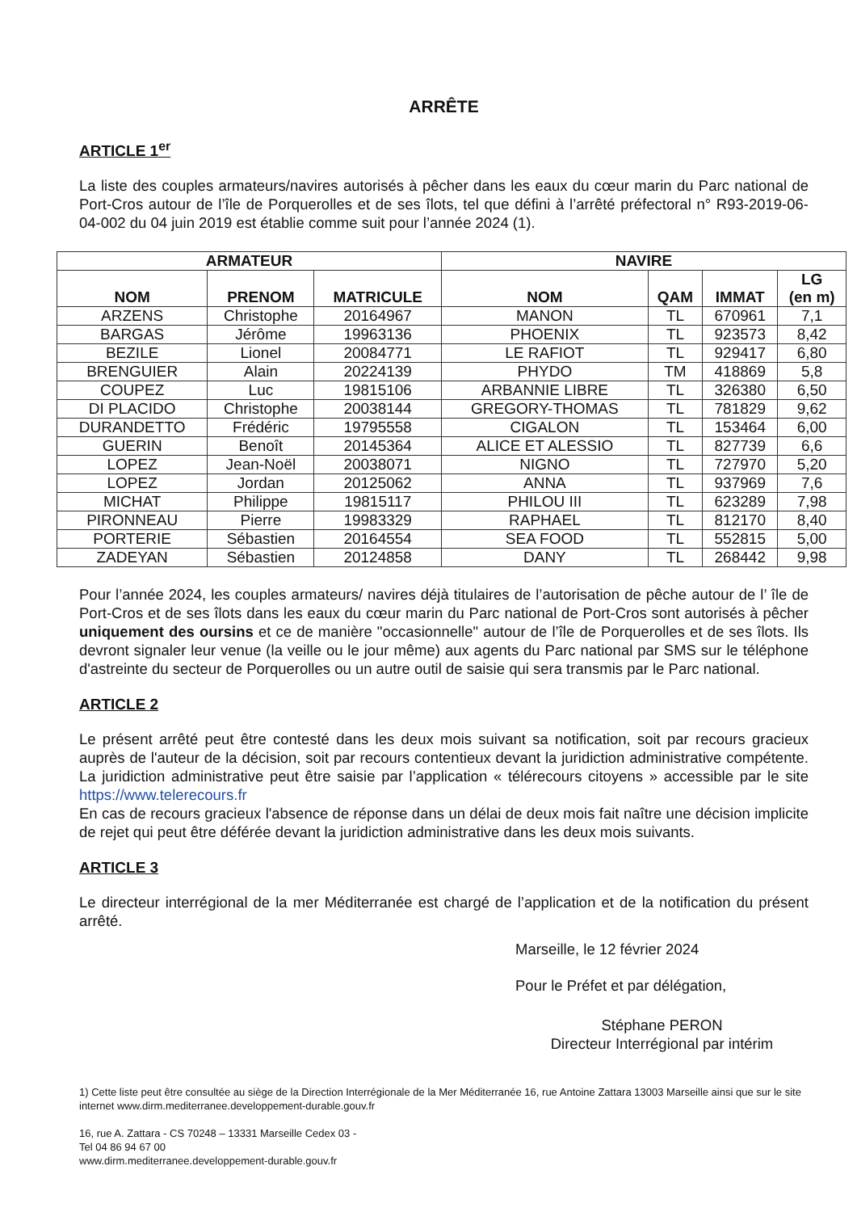ARRÊTE
ARTICLE 1<sup>er</sup>
La liste des couples armateurs/navires autorisés à pêcher dans les eaux du cœur marin du Parc national de Port-Cros autour de l’île de Porquerolles et de ses îlots, tel que défini à l’arrêté préfectoral n° R93-2019-06-04-002 du 04 juin 2019 est établie comme suit pour l’année 2024 (1).
| ARMATEUR | | | NAVIRE | | | |
| --- | --- | --- | --- | --- | --- | --- |
| NOM | PRENOM | MATRICULE | NOM | QAM | IMMAT | LG (en m) |
| ARZENS | Christophe | 20164967 | MANON | TL | 670961 | 7,1 |
| BARGAS | Jérôme | 19963136 | PHOENIX | TL | 923573 | 8,42 |
| BEZILE | Lionel | 20084771 | LE RAFIOT | TL | 929417 | 6,80 |
| BRENGUIER | Alain | 20224139 | PHYDO | TM | 418869 | 5,8 |
| COUPEZ | Luc | 19815106 | ARBANNIE LIBRE | TL | 326380 | 6,50 |
| DI PLACIDO | Christophe | 20038144 | GREGORY-THOMAS | TL | 781829 | 9,62 |
| DURANDETTO | Frédéric | 19795558 | CIGALON | TL | 153464 | 6,00 |
| GUERIN | Benoît | 20145364 | ALICE ET ALESSIO | TL | 827739 | 6,6 |
| LOPEZ | Jean-Noël | 20038071 | NIGNO | TL | 727970 | 5,20 |
| LOPEZ | Jordan | 20125062 | ANNA | TL | 937969 | 7,6 |
| MICHAT | Philippe | 19815117 | PHILOU III | TL | 623289 | 7,98 |
| PIRONNEAU | Pierre | 19983329 | RAPHAEL | TL | 812170 | 8,40 |
| PORTERIE | Sébastien | 20164554 | SEA FOOD | TL | 552815 | 5,00 |
| ZADEYAN | Sébastien | 20124858 | DANY | TL | 268442 | 9,98 |
Pour l’année 2024, les couples armateurs/ navires déjà titulaires de l’autorisation de pêche autour de l’ île de Port-Cros et de ses îlots dans les eaux du cœur marin du Parc national de Port-Cros sont autorisés à pêcher uniquement des oursins et ce de manière "occasionnelle" autour de l’île de Porquerolles et de ses îlots. Ils devront signaler leur venue (la veille ou le jour même) aux agents du Parc national par SMS sur le téléphone d'astreinte du secteur de Porquerolles ou un autre outil de saisie qui sera transmis par le Parc national.
ARTICLE 2
Le présent arrêté peut être contesté dans les deux mois suivant sa notification, soit par recours gracieux auprès de l'auteur de la décision, soit par recours contentieux devant la juridiction administrative compétente. La juridiction administrative peut être saisie par l’application « télérecours citoyens » accessible par le site https://www.telerecours.fr
En cas de recours gracieux l'absence de réponse dans un délai de deux mois fait naître une décision implicite de rejet qui peut être déférée devant la juridiction administrative dans les deux mois suivants.
ARTICLE 3
Le directeur interrégional de la mer Méditerranée est chargé de l’application et de la notification du présent arrêté.
Marseille, le 12 février 2024
Pour le Préfet et par délégation,
Stéphane PERON
Directeur Interrégional par intérim
1) Cette liste peut être consultée au siège de la Direction Interrégionale de la Mer Méditerranée 16, rue Antoine Zattara 13003 Marseille ainsi que sur le site internet www.dirm.mediterranee.developpement-durable.gouv.fr
16, rue A. Zattara - CS 70248 – 13331 Marseille Cedex 03 -
Tel 04 86 94 67 00
www.dirm.mediterranee.developpement-durable.gouv.fr